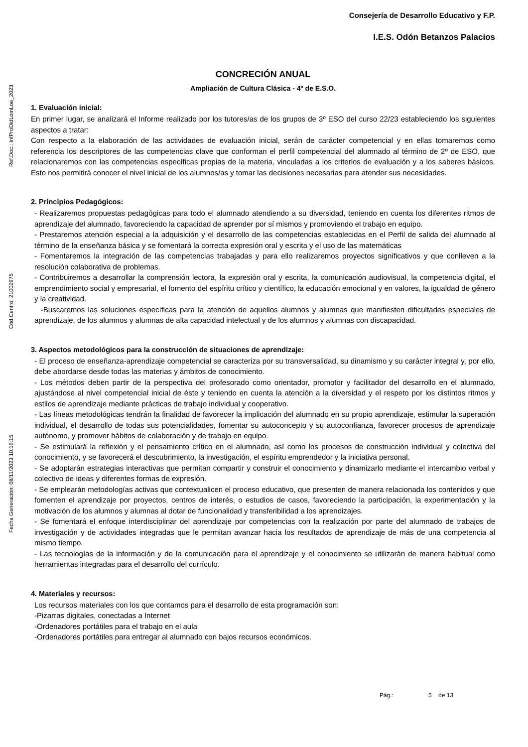Ref.Doc.: InfProDidLomLoe_2023
Cód.Centro: 21002975
Fecha Generación: 08/11/2023 10:18:15
Consejería de Desarrollo Educativo y F.P.
I.E.S. Odón Betanzos Palacios
CONCRECIÓN ANUAL
Ampliación de Cultura Clásica - 4º de E.S.O.
1. Evaluación inicial:
En primer lugar, se analizará el Informe realizado por los tutores/as de los grupos de 3º ESO del curso 22/23 estableciendo los siguientes aspectos a tratar:
Con respecto a la elaboración de las actividades de evaluación inicial, serán de carácter competencial y en ellas tomaremos como referencia los descriptores de las competencias clave que conforman el perfil competencial del alumnado al término de 2º de ESO, que relacionaremos con las competencias específicas propias de la materia, vinculadas a los criterios de evaluación y a los saberes básicos. Esto nos permitirá conocer el nivel inicial de los alumnos/as y tomar las decisiones necesarias para atender sus necesidades.
2. Principios Pedagógicos:
- Realizaremos propuestas pedagógicas para todo el alumnado atendiendo a su diversidad, teniendo en cuenta los diferentes ritmos de aprendizaje del alumnado, favoreciendo la capacidad de aprender por sí mismos y promoviendo el trabajo en equipo.
- Prestaremos atención especial a la adquisición y el desarrollo de las competencias establecidas en el Perfil de salida del alumnado al término de la enseñanza básica y se fomentará la correcta expresión oral y escrita y el uso de las matemáticas
- Fomentaremos la integración de las competencias trabajadas y para ello realizaremos proyectos significativos y que conlleven a la resolución colaborativa de problemas.
- Contribuiremos a desarrollar la comprensión lectora, la expresión oral y escrita, la comunicación audiovisual, la competencia digital, el emprendimiento social y empresarial, el fomento del espíritu crítico y científico, la educación emocional y en valores, la igualdad de género y la creatividad.
-Buscaremos las soluciones específicas para la atención de aquellos alumnos y alumnas que manifiesten dificultades especiales de aprendizaje, de los alumnos y alumnas de alta capacidad intelectual y de los alumnos y alumnas con discapacidad.
3. Aspectos metodológicos para la construcción de situaciones de aprendizaje:
- El proceso de enseñanza-aprendizaje competencial se caracteriza por su transversalidad, su dinamismo y su carácter integral y, por ello, debe abordarse desde todas las materias y ámbitos de conocimiento.
- Los métodos deben partir de la perspectiva del profesorado como orientador, promotor y facilitador del desarrollo en el alumnado, ajustándose al nivel competencial inicial de éste y teniendo en cuenta la atención a la diversidad y el respeto por los distintos ritmos y estilos de aprendizaje mediante prácticas de trabajo individual y cooperativo.
- Las líneas metodológicas tendrán la finalidad de favorecer la implicación del alumnado en su propio aprendizaje, estimular la superación individual, el desarrollo de todas sus potencialidades, fomentar su autoconcepto y su autoconfianza, favorecer procesos de aprendizaje autónomo, y promover hábitos de colaboración y de trabajo en equipo.
- Se estimulará la reflexión y el pensamiento crítico en el alumnado, así como los procesos de construcción individual y colectiva del conocimiento, y se favorecerá el descubrimiento, la investigación, el espíritu emprendedor y la iniciativa personal.
- Se adoptarán estrategias interactivas que permitan compartir y construir el conocimiento y dinamizarlo mediante el intercambio verbal y colectivo de ideas y diferentes formas de expresión.
- Se emplearán metodologías activas que contextualicen el proceso educativo, que presenten de manera relacionada los contenidos y que fomenten el aprendizaje por proyectos, centros de interés, o estudios de casos, favoreciendo la participación, la experimentación y la motivación de los alumnos y alumnas al dotar de funcionalidad y transferibilidad a los aprendizajes.
- Se fomentará el enfoque interdisciplinar del aprendizaje por competencias con la realización por parte del alumnado de trabajos de investigación y de actividades integradas que le permitan avanzar hacia los resultados de aprendizaje de más de una competencia al mismo tiempo.
- Las tecnologías de la información y de la comunicación para el aprendizaje y el conocimiento se utilizarán de manera habitual como herramientas integradas para el desarrollo del currículo.
4. Materiales y recursos:
Los recursos materiales con los que contamos para el desarrollo de esta programación son:
-Pizarras digitales, conectadas a Internet
-Ordenadores portátiles para el trabajo en el aula
-Ordenadores portátiles para entregar al alumnado con bajos recursos económicos.
Pág.: 5 de 13